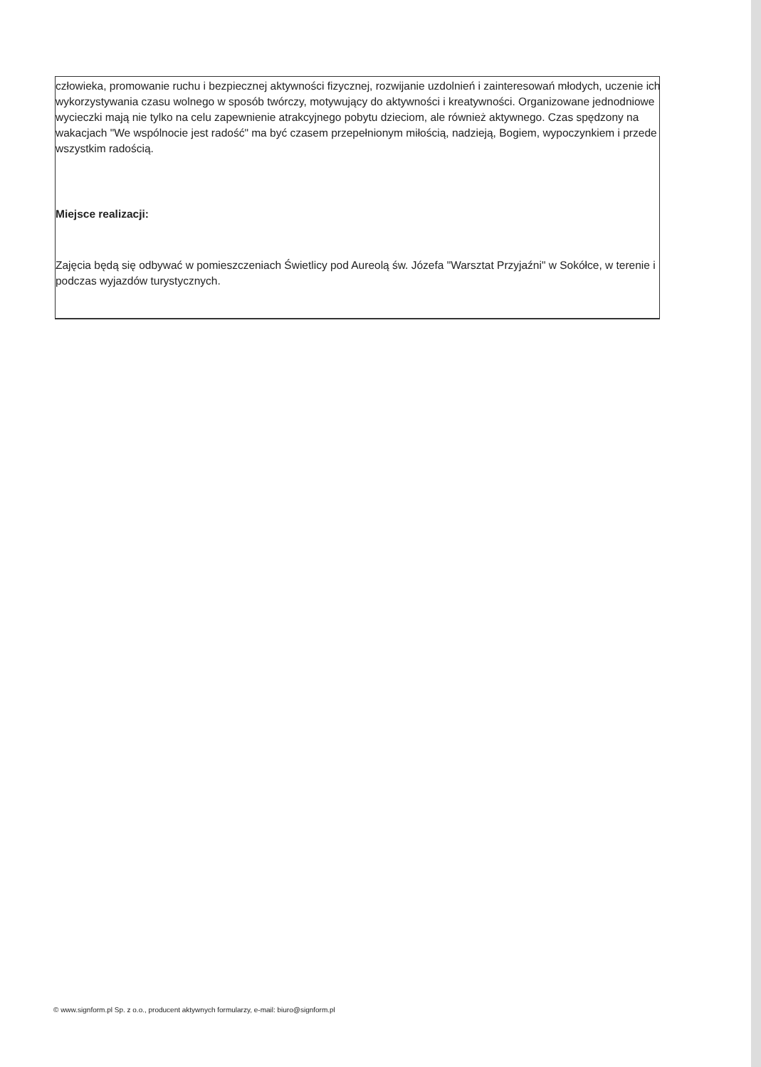człowieka, promowanie ruchu i bezpiecznej aktywności fizycznej, rozwijanie uzdolnień i zainteresowań młodych, uczenie ich wykorzystywania czasu wolnego w sposób twórczy, motywujący do aktywności i kreatywności. Organizowane jednodniowe wycieczki mają nie tylko na celu zapewnienie atrakcyjnego pobytu dzieciom, ale również aktywnego. Czas spędzony na wakacjach "We wspólnocie jest radość" ma być czasem przepełnionym miłością, nadzieją, Bogiem, wypoczynkiem i przede wszystkim radością.
Miejsce realizacji:
Zajęcia będą się odbywać w pomieszczeniach Świetlicy pod Aureolą św. Józefa "Warsztat Przyjaźni" w Sokółce, w terenie i podczas wyjazdów turystycznych.
© www.signform.pl Sp. z o.o., producent aktywnych formularzy, e-mail: biuro@signform.pl